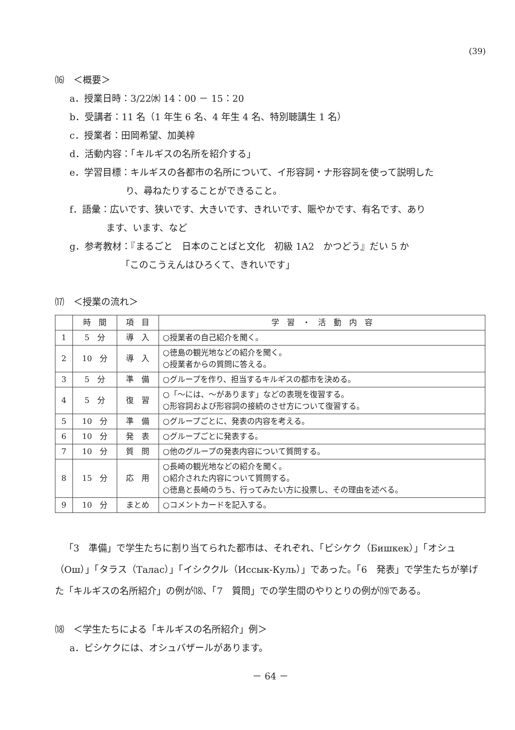(39)
⒃　＜概要＞
a．授業日時：3/22㈬ 14：00 － 15：20
b．受講者：11 名（1 年生 6 名、4 年生 4 名、特別聴講生 1 名）
c．授業者：田岡希望、加美梓
d．活動内容：「キルギスの名所を紹介する」
e．学習目標：キルギスの各都市の名所について、イ形容詞・ナ形容詞を使って説明した
り、尋ねたりすることができること。
f．語彙：広いです、狭いです、大きいです、きれいです、賑やかです、有名です、あり
ます、います、など
g．参考教材：『まるごと　日本のことばと文化　初級 1A2　かつどう』だい 5 か
「このこうえんはひろくて、きれいです」
⒄　＜授業の流れ＞
| | 時 間 | 項 目 | 学 習 ・ 活 動 内 容 |
| --- | --- | --- | --- |
| 1 | 5 分 | 導 入 | ○授業者の自己紹介を聞く。 |
| 2 | 10 分 | 導 入 | ○徳島の観光地などの紹介を聞く。 ○授業者からの質問に答える。 |
| 3 | 5 分 | 準 備 | ○グループを作り、担当するキルギスの都市を決める。 |
| 4 | 5 分 | 復 習 | ○「～には、～があります」などの表現を復習する。 ○形容詞および形容詞の接続のさせ方について復習する。 |
| 5 | 10 分 | 準 備 | ○グループごとに、発表の内容を考える。 |
| 6 | 10 分 | 発 表 | ○グループごとに発表する。 |
| 7 | 10 分 | 質 問 | ○他のグループの発表内容について質問する。 |
| 8 | 15 分 | 応 用 | ○長崎の観光地などの紹介を聞く。 ○紹介された内容について質問する。 ○徳島と長崎のうち、行ってみたい方に投票し、その理由を述べる。 |
| 9 | 10 分 | まとめ | ○コメントカードを記入する。 |
「3　準備」で学生たちに割り当てられた都市は、それぞれ、「ビシケク（Бишкек）」「オシュ（Ош）」「タラス（Талас）」「イシククル（Иссык-Куль）」であった。「6　発表」で学生たちが挙げた「キルギスの名所紹介」の例が⒅、「7　質問」での学生間のやりとりの例が⒆である。
⒅　＜学生たちによる「キルギスの名所紹介」例＞
a．ビシケクには、オシュバザールがあります。
－ 64 －